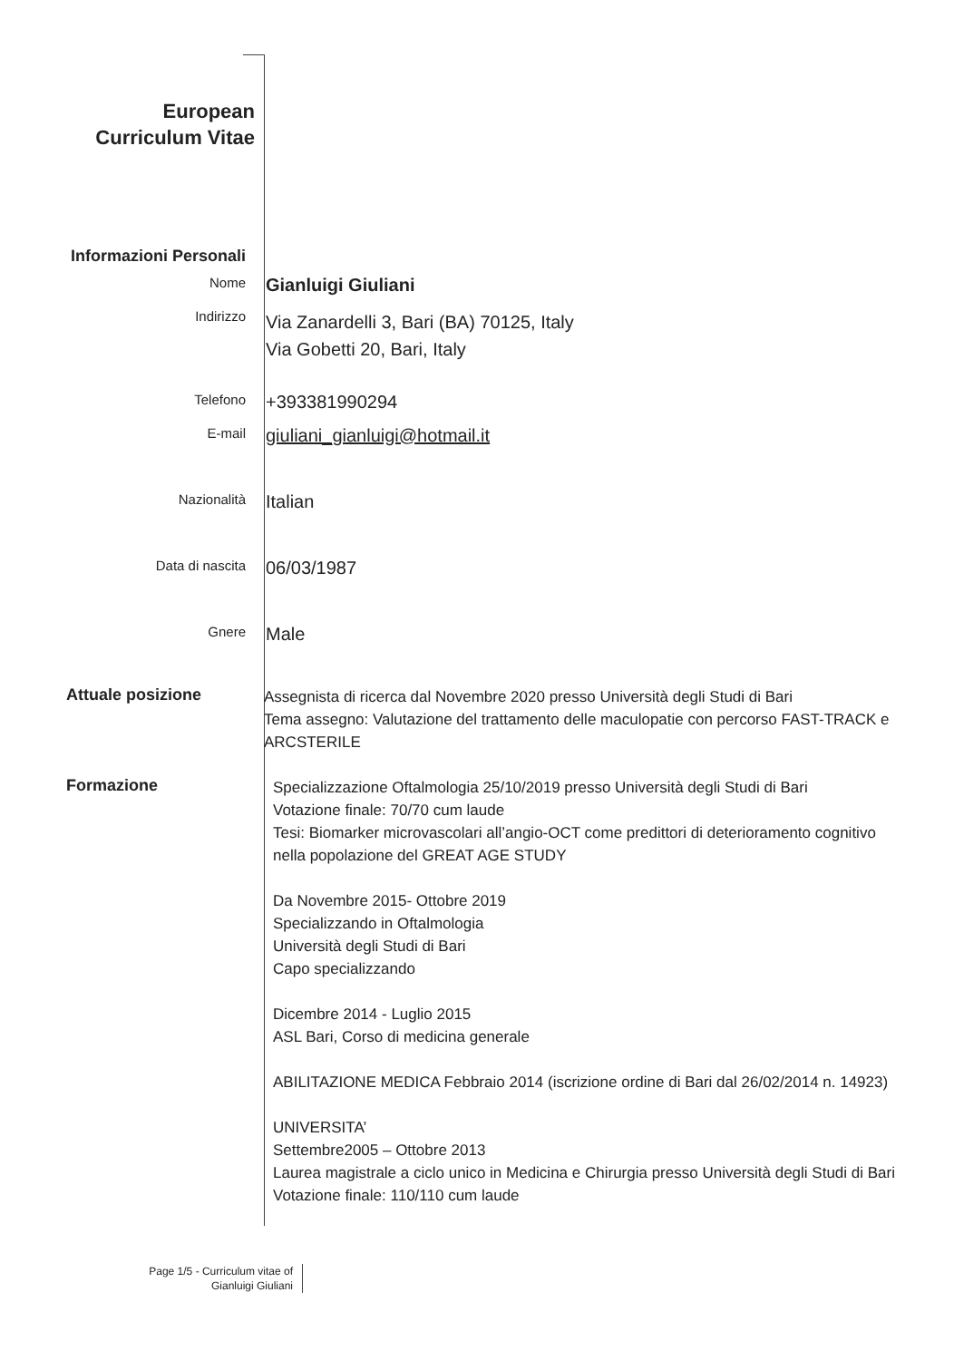European
Curriculum Vitae
Informazioni Personali
Nome
Gianluigi Giuliani
Indirizzo
Via Zanardelli 3, Bari (BA) 70125, Italy
Via Gobetti 20, Bari, Italy
Telefono
+393381990294
E-mail
giuliani_gianluigi@hotmail.it
Nazionalità
Italian
Data di nascita
06/03/1987
Gnere
Male
Attuale posizione
Assegnista di ricerca dal Novembre 2020 presso Università degli Studi di Bari
Tema assegno: Valutazione del trattamento delle maculopatie con percorso FAST-TRACK e ARCSTERILE
Formazione
Specializzazione Oftalmologia 25/10/2019 presso Università degli Studi di Bari
Votazione finale: 70/70 cum laude
Tesi: Biomarker microvascolari all’angio-OCT come predittori di deterioramento cognitivo nella popolazione del GREAT AGE STUDY
Da Novembre 2015- Ottobre 2019
Specializzando in Oftalmologia
Università degli Studi di Bari
Capo specializzando
Dicembre 2014 - Luglio 2015
ASL Bari, Corso di medicina generale
ABILITAZIONE MEDICA Febbraio 2014 (iscrizione ordine di Bari dal 26/02/2014 n. 14923)
UNIVERSITA’
Settembre2005 – Ottobre 2013
Laurea magistrale a ciclo unico in Medicina e Chirurgia presso Università degli Studi di Bari
Votazione finale: 110/110 cum laude
Page 1/5 - Curriculum vitae of
Gianluigi Giuliani